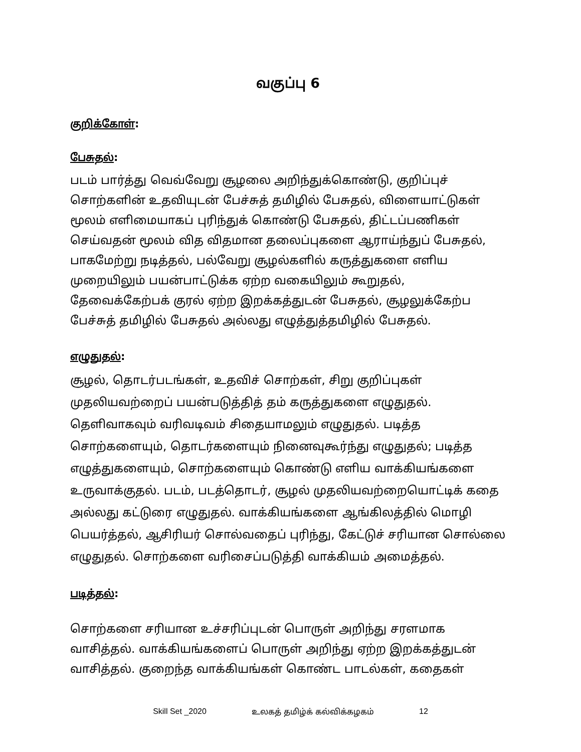வகுப்பு 6
குறிக்கோள்:
பேசுதல்:
படம் பார்த்து வெவ்வேறு சூழலை அறிந்துக்கொண்டு, குறிப்புச் சொற்களின் உதவியுடன் பேச்சுத் தமிழில் பேசுதல், விளையாட்டுகள் மூலம் எளிமையாகப் புரிந்துக் கொண்டு பேசுதல், திட்டப்பணிகள் செய்வதன் மூலம் வித விதமான தலைப்புகளை ஆராய்ந்துப் பேசுதல், பாகமேற்று நடித்தல், பல்வேறு சூழல்களில் கருத்துகளை எளிய முறையிலும் பயன்பாட்டுக்க ஏற்ற வகையிலும் கூறுதல், தேவைக்கேற்பக் குரல் ஏற்ற இறக்கத்துடன் பேசுதல், சூழலுக்கேற்ப பேச்சுத் தமிழில் பேசுதல் அல்லது எழுத்துத்தமிழில் பேசுதல்.
எழுதுதல்:
சூழல், தொடர்படங்கள், உதவிச் சொற்கள், சிறு குறிப்புகள் முதலியவற்றைப் பயன்படுத்தித் தம் கருத்துகளை எழுதுதல். தெளிவாகவும் வரிவடிவம் சிதையாமலும் எழுதுதல். படித்த சொற்களையும், தொடர்களையும் நினைவுகூர்ந்து எழுதுதல்; படித்த எழுத்துகளையும், சொற்களையும் கொண்டு எளிய வாக்கியங்களை உருவாக்குதல். படம், படத்தொடர், சூழல் முதலியவற்றையொட்டிக் கதை அல்லது கட்டுரை எழுதுதல். வாக்கியங்களை ஆங்கிலத்தில் மொழி பெயர்த்தல், ஆசிரியர் சொல்வதைப் புரிந்து, கேட்டுச் சரியான சொல்லை எழுதுதல். சொற்களை வரிசைப்படுத்தி வாக்கியம் அமைத்தல்.
படித்தல்:
சொற்களை சரியான உச்சரிப்புடன் பொருள் அறிந்து சரளமாக வாசித்தல். வாக்கியங்களைப் பொருள் அறிந்து ஏற்ற இறக்கத்துடன் வாசித்தல். குறைந்த வாக்கியங்கள் கொண்ட பாடல்கள், கதைகள்
Skill Set _2020 உலகத் தமிழ்க் கல்விக்கழகம் 12